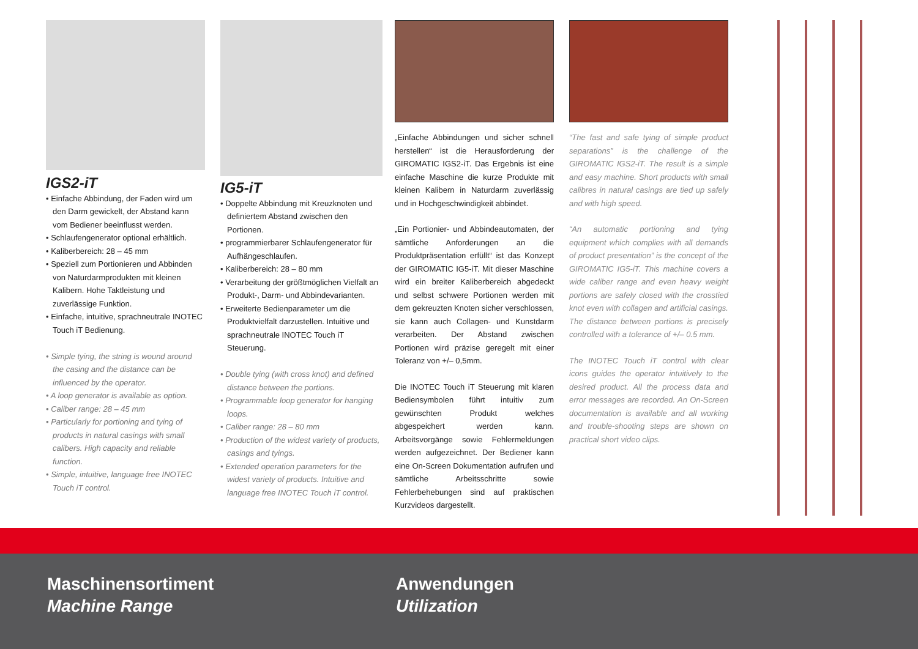IGS2-iT
• Einfache Abbindung, der Faden wird um den Darm gewickelt, der Abstand kann vom Bediener beeinflusst werden.
• Schlaufengenerator optional erhältlich.
• Kaliberbereich: 28 – 45 mm
• Speziell zum Portionieren und Abbinden von Naturdarmprodukten mit kleinen Kalibern. Hohe Taktleistung und zuverlässige Funktion.
• Einfache, intuitive, sprachneutrale INOTEC Touch iT Bedienung.
• Simple tying, the string is wound around the casing and the distance can be influenced by the operator.
• A loop generator is available as option.
• Caliber range: 28 – 45 mm
• Particularly for portioning and tying of products in natural casings with small calibers. High capacity and reliable function.
• Simple, intuitive, language free INOTEC Touch iT control.
IG5-iT
• Doppelte Abbindung mit Kreuzknoten und definiertem Abstand zwischen den Portionen.
• programmierbarer Schlaufengenerator für Aufhängeschlaufen.
• Kaliberbereich: 28 – 80 mm
• Verarbeitung der größtmöglichen Vielfalt an Produkt-, Darm- und Abbindevarianten.
• Erweiterte Bedienparameter um die Produktvielfalt darzustellen. Intuitive und sprachneutrale INOTEC Touch iT Steuerung.
• Double tying (with cross knot) and defined distance between the portions.
• Programmable loop generator for hanging loops.
• Caliber range: 28 – 80 mm
• Production of the widest variety of products, casings and tyings.
• Extended operation parameters for the widest variety of products. Intuitive and language free INOTEC Touch iT control.
„Einfache Abbindungen und sicher schnell herstellen“ ist die Herausforderung der GIROMATIC IGS2-iT. Das Ergebnis ist eine einfache Maschine die kurze Produkte mit kleinen Kalibern in Naturdarm zuverlässig und in Hochgeschwindigkeit abbindet.
„Ein Portionier- und Abbindeautomaten, der sämtliche Anforderungen an die Produktpräsentation erfüllt“ ist das Konzept der GIROMATIC IG5-iT. Mit dieser Maschine wird ein breiter Kaliberbereich abgedeckt und selbst schwere Portionen werden mit dem gekreuzten Knoten sicher verschlossen, sie kann auch Collagen- und Kunstdarm verarbeiten. Der Abstand zwischen Portionen wird präzise geregelt mit einer Toleranz von +/– 0,5mm.
Die INOTEC Touch iT Steuerung mit klaren Bediensymbolen führt intuitiv zum gewünschten Produkt welches abgespeichert werden kann. Arbeitsvorgänge sowie Fehlermeldungen werden aufgezeichnet. Der Bediener kann eine On-Screen Dokumentation aufrufen und sämtliche Arbeitsschritte sowie Fehlerbehebungen sind auf praktischen Kurzvideos dargestellt.
“The fast and safe tying of simple product separations” is the challenge of the GIROMATIC IGS2-iT. The result is a simple and easy machine. Short products with small calibres in natural casings are tied up safely and with high speed.
“An automatic portioning and tying equipment which complies with all demands of product presentation” is the concept of the GIROMATIC IG5-iT. This machine covers a wide caliber range and even heavy weight portions are safely closed with the crosstied knot even with collagen and artificial casings. The distance between portions is precisely controlled with a tolerance of +/– 0.5 mm.
The INOTEC Touch iT control with clear icons guides the operator intuitively to the desired product. All the process data and error messages are recorded. An On-Screen documentation is available and all working and trouble-shooting steps are shown on practical short video clips.
Maschinensortiment
Machine Range
Anwendungen
Utilization